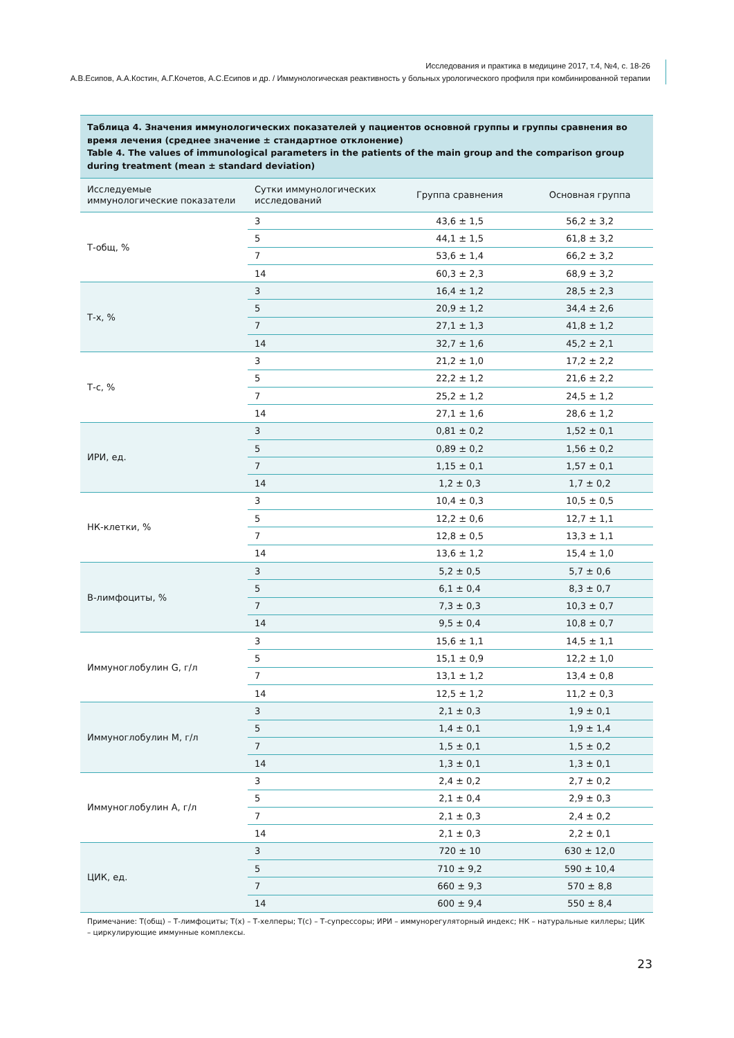Исследования и практика в медицине 2017, т.4, №4, с. 18-26
А.В.Есипов, А.А.Костин, А.Г.Кочетов, А.С.Есипов и др. / Иммунологическая реактивность у больных урологического профиля при комбинированной терапии
Таблица 4. Значения иммунологических показателей у пациентов основной группы и группы сравнения во время лечения (среднее значение ± стандартное отклонение)
Table 4. The values of immunological parameters in the patients of the main group and the comparison group during treatment (mean ± standard deviation)
| Исследуемые иммунологические показатели | Сутки иммунологических исследований | Группа сравнения | Основная группа |
| --- | --- | --- | --- |
| Т-общ, % | 3 | 43,6 ± 1,5 | 56,2 ± 3,2 |
| | 5 | 44,1 ± 1,5 | 61,8 ± 3,2 |
| | 7 | 53,6 ± 1,4 | 66,2 ± 3,2 |
| | 14 | 60,3 ± 2,3 | 68,9 ± 3,2 |
| Т-х, % | 3 | 16,4 ± 1,2 | 28,5 ± 2,3 |
| | 5 | 20,9 ± 1,2 | 34,4 ± 2,6 |
| | 7 | 27,1 ± 1,3 | 41,8 ± 1,2 |
| | 14 | 32,7 ± 1,6 | 45,2 ± 2,1 |
| Т-с, % | 3 | 21,2 ± 1,0 | 17,2 ± 2,2 |
| | 5 | 22,2 ± 1,2 | 21,6 ± 2,2 |
| | 7 | 25,2 ± 1,2 | 24,5 ± 1,2 |
| | 14 | 27,1 ± 1,6 | 28,6 ± 1,2 |
| ИРИ, ед. | 3 | 0,81 ± 0,2 | 1,52 ± 0,1 |
| | 5 | 0,89 ± 0,2 | 1,56 ± 0,2 |
| | 7 | 1,15 ± 0,1 | 1,57 ± 0,1 |
| | 14 | 1,2 ± 0,3 | 1,7 ± 0,2 |
| НК-клетки, % | 3 | 10,4 ± 0,3 | 10,5 ± 0,5 |
| | 5 | 12,2 ± 0,6 | 12,7 ± 1,1 |
| | 7 | 12,8 ± 0,5 | 13,3 ± 1,1 |
| | 14 | 13,6 ± 1,2 | 15,4 ± 1,0 |
| В-лимфоциты, % | 3 | 5,2 ± 0,5 | 5,7 ± 0,6 |
| | 5 | 6,1 ± 0,4 | 8,3 ± 0,7 |
| | 7 | 7,3 ± 0,3 | 10,3 ± 0,7 |
| | 14 | 9,5 ± 0,4 | 10,8 ± 0,7 |
| Иммуноглобулин G, г/л | 3 | 15,6 ± 1,1 | 14,5 ± 1,1 |
| | 5 | 15,1 ± 0,9 | 12,2 ± 1,0 |
| | 7 | 13,1 ± 1,2 | 13,4 ± 0,8 |
| | 14 | 12,5 ± 1,2 | 11,2 ± 0,3 |
| Иммуноглобулин М, г/л | 3 | 2,1 ± 0,3 | 1,9 ± 0,1 |
| | 5 | 1,4 ± 0,1 | 1,9 ± 1,4 |
| | 7 | 1,5 ± 0,1 | 1,5 ± 0,2 |
| | 14 | 1,3 ± 0,1 | 1,3 ± 0,1 |
| Иммуноглобулин А, г/л | 3 | 2,4 ± 0,2 | 2,7 ± 0,2 |
| | 5 | 2,1 ± 0,4 | 2,9 ± 0,3 |
| | 7 | 2,1 ± 0,3 | 2,4 ± 0,2 |
| | 14 | 2,1 ± 0,3 | 2,2 ± 0,1 |
| ЦИК, ед. | 3 | 720 ± 10 | 630 ± 12,0 |
| | 5 | 710 ± 9,2 | 590 ± 10,4 |
| | 7 | 660 ± 9,3 | 570 ± 8,8 |
| | 14 | 600 ± 9,4 | 550 ± 8,4 |
Примечание: Т(общ) – Т-лимфоциты; Т(х) – Т-хелперы; Т(с) – Т-супрессоры; ИРИ – иммунорегуляторный индекс; НК – натуральные киллеры; ЦИК – циркулирующие иммунные комплексы.
23